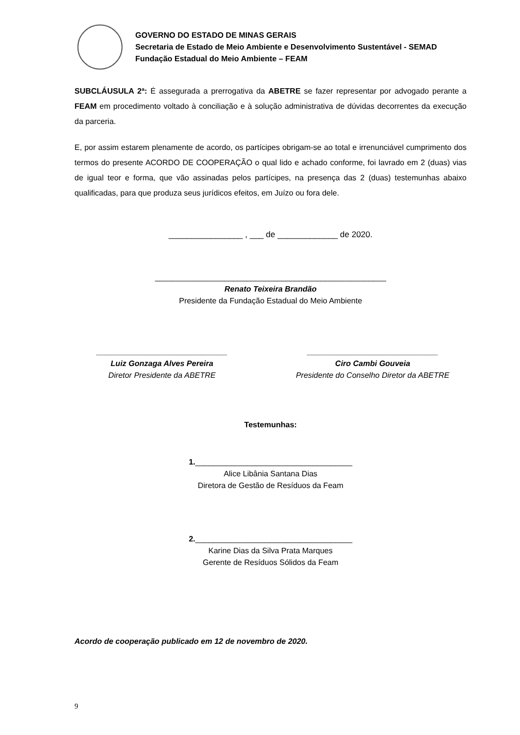GOVERNO DO ESTADO DE MINAS GERAIS
Secretaria de Estado de Meio Ambiente e Desenvolvimento Sustentável - SEMAD
Fundação Estadual do Meio Ambiente – FEAM
SUBCLÁUSULA 2ª: É assegurada a prerrogativa da ABETRE se fazer representar por advogado perante a FEAM em procedimento voltado à conciliação e à solução administrativa de dúvidas decorrentes da execução da parceria.
E, por assim estarem plenamente de acordo, os partícipes obrigam-se ao total e irrenunciável cumprimento dos termos do presente ACORDO DE COOPERAÇÃO o qual lido e achado conforme, foi lavrado em 2 (duas) vias de igual teor e forma, que vão assinadas pelos partícipes, na presença das 2 (duas) testemunhas abaixo qualificadas, para que produza seus jurídicos efeitos, em Juízo ou fora dele.
________________ , ___ de _____________ de 2020.
_____________________________________________________
Renato Teixeira Brandão
Presidente da Fundação Estadual do Meio Ambiente
______________________________
Luiz Gonzaga Alves Pereira
Diretor Presidente da ABETRE
______________________________
Ciro Cambi Gouveia
Presidente do Conselho Diretor da ABETRE
Testemunhas:
1.____________________________________
Alice Libânia Santana Dias
Diretora de Gestão de Resíduos da Feam
2.____________________________________
Karine Dias da Silva Prata Marques
Gerente de Resíduos Sólidos da Feam
Acordo de cooperação publicado em 12 de novembro de 2020.
9